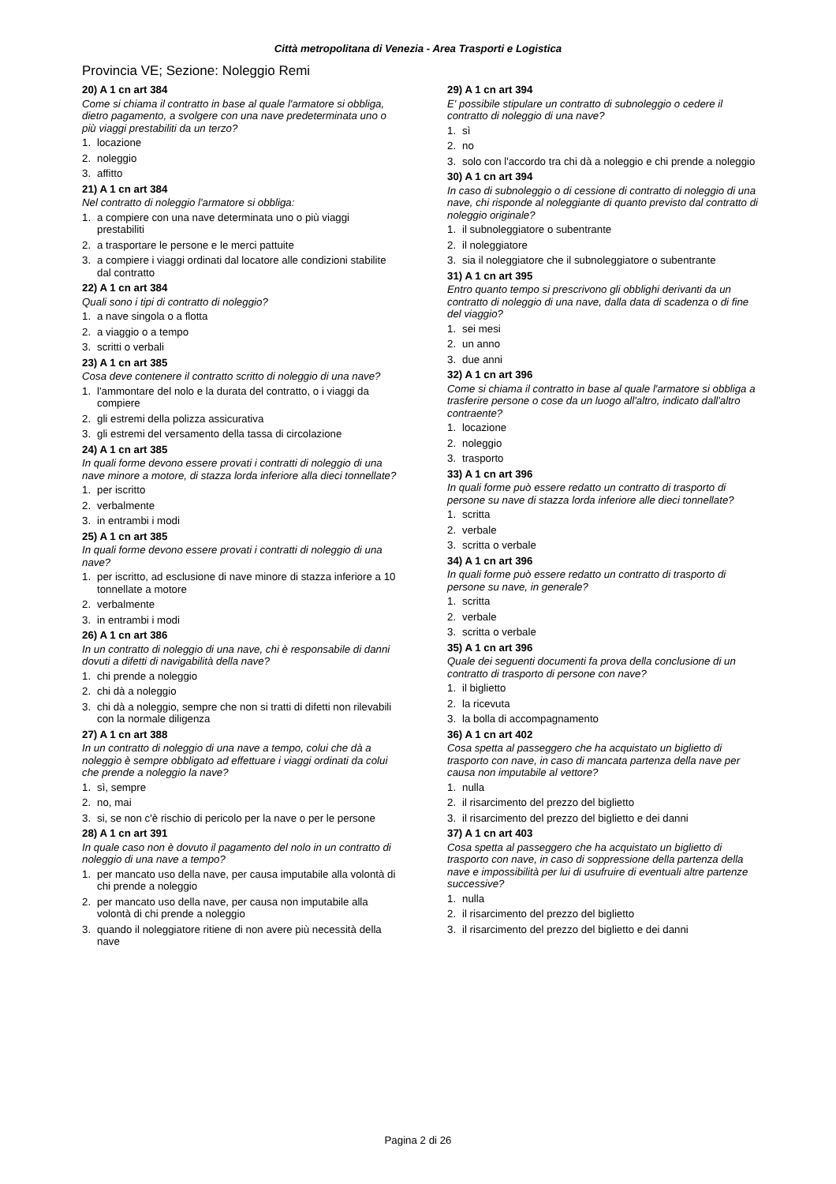Città metropolitana di Venezia - Area Trasporti e Logistica
Provincia VE; Sezione: Noleggio Remi
20) A 1 cn art 384
Come si chiama il contratto in base al quale l'armatore si obbliga, dietro pagamento, a svolgere con una nave predeterminata uno o più viaggi prestabiliti da un terzo?
1. locazione
2. noleggio
3. affitto
21) A 1 cn art 384
Nel contratto di noleggio l'armatore si obbliga:
1. a compiere con una nave determinata uno o più viaggi prestabiliti
2. a trasportare le persone e le merci pattuite
3. a compiere i viaggi ordinati dal locatore alle condizioni stabilite dal contratto
22) A 1 cn art 384
Quali sono i tipi di contratto di noleggio?
1. a nave singola o a flotta
2. a viaggio o a tempo
3. scritti o verbali
23) A 1 cn art 385
Cosa deve contenere il contratto scritto di noleggio di una nave?
1. l'ammontare del nolo e la durata del contratto, o i viaggi da compiere
2. gli estremi della polizza assicurativa
3. gli estremi del versamento della tassa di circolazione
24) A 1 cn art 385
In quali forme devono essere provati i contratti di noleggio di una nave minore a motore, di stazza lorda inferiore alla dieci tonnellate?
1. per iscritto
2. verbalmente
3. in entrambi i modi
25) A 1 cn art 385
In quali forme devono essere provati i contratti di noleggio di una nave?
1. per iscritto, ad esclusione di nave minore di stazza inferiore a 10 tonnellate a motore
2. verbalmente
3. in entrambi i modi
26) A 1 cn art 386
In un contratto di noleggio di una nave, chi è responsabile di danni dovuti a difetti di navigabilità della nave?
1. chi prende a noleggio
2. chi dà a noleggio
3. chi dà a noleggio, sempre che non si tratti di difetti non rilevabili con la normale diligenza
27) A 1 cn art 388
In un contratto di noleggio di una nave a tempo, colui che dà a noleggio è sempre obbligato ad effettuare i viaggi ordinati da colui che prende a noleggio la nave?
1. sì, sempre
2. no, mai
3. si, se non c'è rischio di pericolo per la nave o per le persone
28) A 1 cn art 391
In quale caso non è dovuto il pagamento del nolo in un contratto di noleggio di una nave a tempo?
1. per mancato uso della nave, per causa imputabile alla volontà di chi prende a noleggio
2. per mancato uso della nave, per causa non imputabile alla volontà di chi prende a noleggio
3. quando il noleggiatore ritiene di non avere più necessità della nave
29) A 1 cn art 394
E' possibile stipulare un contratto di subnoleggio o cedere il contratto di noleggio di una nave?
1. sì
2. no
3. solo con l'accordo tra chi dà a noleggio e chi prende a noleggio
30) A 1 cn art 394
In caso di subnoleggio o di cessione di contratto di noleggio di una nave, chi risponde al noleggiante di quanto previsto dal contratto di noleggio originale?
1. il subnoleggiatore o subentrante
2. il noleggiatore
3. sia il noleggiatore che il subnoleggiatore o subentrante
31) A 1 cn art 395
Entro quanto tempo si prescrivono gli obblighi derivanti da un contratto di noleggio di una nave, dalla data di scadenza o di fine del viaggio?
1. sei mesi
2. un anno
3. due anni
32) A 1 cn art 396
Come si chiama il contratto in base al quale l'armatore si obbliga a trasferire persone o cose da un luogo all'altro, indicato dall'altro contraente?
1. locazione
2. noleggio
3. trasporto
33) A 1 cn art 396
In quali forme può essere redatto un contratto di trasporto di persone su nave di stazza lorda inferiore alle dieci tonnellate?
1. scritta
2. verbale
3. scritta o verbale
34) A 1 cn art 396
In quali forme può essere redatto un contratto di trasporto di persone su nave, in generale?
1. scritta
2. verbale
3. scritta o verbale
35) A 1 cn art 396
Quale dei seguenti documenti fa prova della conclusione di un contratto di trasporto di persone con nave?
1. il biglietto
2. la ricevuta
3. la bolla di accompagnamento
36) A 1 cn art 402
Cosa spetta al passeggero che ha acquistato un biglietto di trasporto con nave, in caso di mancata partenza della nave per causa non imputabile al vettore?
1. nulla
2. il risarcimento del prezzo del biglietto
3. il risarcimento del prezzo del biglietto e dei danni
37) A 1 cn art 403
Cosa spetta al passeggero che ha acquistato un biglietto di trasporto con nave, in caso di soppressione della partenza della nave e impossibilità per lui di usufruire di eventuali altre partenze successive?
1. nulla
2. il risarcimento del prezzo del biglietto
3. il risarcimento del prezzo del biglietto e dei danni
Pagina 2 di 26